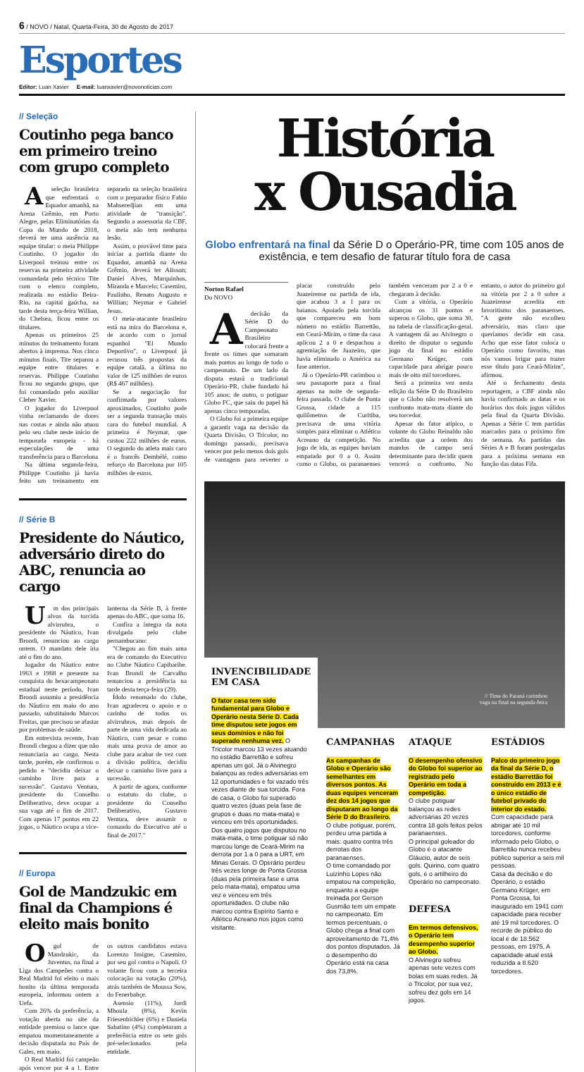6 / NOVO / Natal, Quarta-Feira, 30 de Agosto de 2017
Esportes
Editor: Luan Xavier E-mail: luanxavier@novonoticias.com
// Seleção
Coutinho pega banco em primeiro treino com grupo completo
A seleção brasileira que enfrentará o Equador amanhã, na Arena Grêmio, em Porto Alegre, pelas Eliminatórias da Copa do Mundo de 2018, deverá ter uma ausência na equipe titular: o meia Philippe Coutinho. O jogador do Liverpool treinou entre os reservas na primeira atividade comandada pelo técnico Tite com o elenco completo, realizada no estádio Beira-Rio, na capital gaúcha, na tarde desta terça-feira Willian, do Chelsea, ficou entre os titulares.
Apenas os primeiros 25 minutos do treinamento foram abertos à imprensa. Nos cinco minutos finais, Tite separou a equipe entre titulares e reservas. Philippe Coutinho ficou no segundo grupo, que foi comandado pelo auxiliar Cleber Xavier.
O jogador do Liverpool vinha reclamando de dores nas costas e ainda não atuou pelo seu clube neste início de temporada europeia - há especulações de uma transferência para o Barcelona
Na última segunda-feira, Philippe Coutinho já havia feito um treinamento em separado na seleção brasileira com o preparador físico Fabio Mahseredjian em uma atividade de "transição". Segundo a assessoria da CBF, o meia não tem nenhuma lesão.
Assim, o provável time para iniciar a partida diante do Equador, amanhã na Arena Grêmio, deverá ter Alisson; Daniel Alves, Marquinhos, Miranda e Marcelo; Casemiro, Paulinho, Renato Augusto e Willian; Neymar e Gabriel Jesus.
O meia-atacante brasileiro está na mira do Barcelona e, de acordo com o jornal espanhol "El Mundo Deportivo", o Liverpool já recusou três propostas da equipe catalã, a última no valor de 125 milhões de euros (R$ 467 milhões).
Se a negociação for confirmada por valores aproximados, Coutinho pode ser a segunda transação mais cara do futebol mundial. A primeira é Neymar, que custou 222 milhões de euros. O segundo do atleta mais caro é o francês Dembélé, como reforço do Barcelona por 105 milhões de euros.
// Série B
Presidente do Náutico, adversário direto do ABC, renuncia ao cargo
Um dos principais alvos da torcida alvirrubra, o presidente do Náutico, Ivan Brondi, renunciou ao cargo ontem. O mandato dele iria até o fim do ano.
Jogador do Náutico entre 1963 e 1968 e presente na conquista do hexacampeonato estadual neste período, Ivan Brondi assumiu a presidência do Náutico em maio do ano passado, substituindo Marcos Freitas, que precisou se afastar por problemas de saúde.
Em entrevista recente, Ivan Brondi chegou a dizer que não renunciaria ao cargo. Nesta tarde, porém, ele confirmou o pedido e "decidiu deixar o caminho livre para a sucessão". Gustavo Ventura, presidente do Conselho Deliberativo, deve ocupar a sua vaga até o fim de 2017. Com apenas 17 pontos em 22 jogos, o Náutico ocupa a vice-lanterna da Série B, à frente apenas do ABC, que soma 16.
Confira a íntegra da nota divulgada pelo clube pernambucano:
"Chegou ao fim mais uma era de comando do Executivo no Clube Náutico Capibaribe. Ivan Brondi de Carvalho renunciou a presidência na tarde desta terça-feira (29).
Ídolo renomado do clube, Ivan agradeceu o apoio e o carinho de todos os alvirrubros, mas depois de parte de uma vida dedicada ao Náutico, com pesar e como mais uma prova de amor ao clube para acabar de vez com a divisão política, decidiu deixar o caminho livre para a sucessão.
A partir de agora, conforme o estatuto do clube, o presidente do Conselho Deliberativo, Gustavo Ventura, deve assumir o comando do Executivo até o final de 2017."
// Europa
Gol de Mandzukic em final da Champions é eleito mais bonito
O gol de Mandzukic, da Juventus, na final a Liga dos Campeões contra o Real Madrid foi eleito o mais bonito da última temporada europeia, informou ontem a Uefa.
Com 26% da preferência, a votação aberta no site da entidade premiou o lance que empatou momentaneamente a decisão disputada no País de Gales, em maio.
O Real Madrid foi campeão após vencer por 4 a 1. Entre os outros candidatos estava Lorenzo Insigne, Casemiro, por seu gol contra o Napoli. O volante ficou com a terceira colocação na votação (20%), atrás também de Moussa Sow, do Fenerbahçe.
Asensio (11%), Jordi Mboula (8%), Kevin Friesenbichler (6%) e Daniela Sabatino (4%) completaram a preferência entre os sete gols pré-selecionados pela entidade.
História
x Ousadia
Globo enfrentará na final da Série D o Operário-PR, time com 105 anos de existência, e tem desafio de faturar título fora de casa
Norton Rafael
Do NOVO
A decisão da Série D do Campeonato Brasileiro colocará frente a frente os times que somaram mais pontos ao longo de todo o campeonato. De um lado da disputa estará o tradicional Operário-PR, clube fundado há 105 anos; de outro, o potiguar Globo FC, que saiu do papel há apenas cinco temporadas.
O Globo foi a primeira equipe a garantir vaga na decisão da Quarta Divisão. O Tricolor, no domingo passado, precisava vencer por pelo menos dois gols de vantagem para reverter o placar construído pelo Juazeirense na partida de ida, que acabou 3 a 1 para os baianos. Apoiado pela torcida que compareceu em bom número no estádio Barrettão, em Ceará-Mirim, o time da casa aplicou 2 a 0 e despachou a agremiação de Juazeiro, que havia eliminado o América na fase anterior.
Já o Operário-PR carimbou o seu passaporte para a final apenas na noite de segunda-feira passada. O clube de Ponta Grossa, cidade a 115 quilômetros de Curitiba, precisava de uma vitória simples para eliminar o Atlético Acreano da competição. No jogo de ida, as equipes haviam empatado por 0 a 0. Assim como o Globo, os paranaenses também venceram por 2 a 0 e chegaram à decisão.
Com a vitória, o Operário alcançou os 31 pontos e superou o Globo, que soma 30, na tabela de classificação-geral. A vantagem dá ao Alvinegro o direito de disputar o segundo jogo da final no estádio Germano Krüger, com capacidade para abrigar pouco mais de oito mil torcedores.
Será a primeira vez nesta edição da Série D do Brasileiro que o Globo não resolverá um confronto mata-mata diante do seu torcedor.
Apesar do fator atípico, o volante do Globo Reinaldo não acredita que a ordem dos mandos de campo será determinante para decidir quem vencerá o confronto. No entanto, o autor do primeiro gol na vitória por 2 a 0 sobre a Juazeirense acredita em favoritismo dos paranaenses. "A gente não escolheu adversário, mas claro que queríamos decidir em casa. Acho que esse fator coloca o Operário como favorito, mas nós vamos brigar para trazer esse título para Ceará-Mirim", afirmou.
Até o fechamento desta reportagem, a CBF ainda não havia confirmado as datas e os horários dos dois jogos válidos pela final da Quarta Divisão. Apenas a Série C tem partidas marcados para o próximo fim de semana. As partidas das Séries A e B foram postergadas para a próxima semana em função das datas Fifa.
// Time do Paraná carimbou
vaga na final na segunda-feira
INVENCIBILIDADE EM CASA
O fator casa tem sido fundamental para Globo e Operário nesta Série D. Cada time disputou sete jogos em seus domínios e não foi superado nenhuma vez. O Tricolor marcou 13 vezes atuando no estádio Barrettão e sofreu apenas um gol. Já o Alvinegro balançou as redes adversárias em 12 oportunidades e foi vazado três vezes diante de sua torcida. Fora de casa, o Globo foi superado quatro vezes (duas pela fase de grupos e duas no mata-mata) e venceu em três oportunidades. Dos quatro jogos que disputou no mata-mata, o time potiguar só não marcou longe de Ceará-Mirim na derrota por 1 a 0 para a URT, em Minas Gerais. O Operário perdeu três vezes longe de Ponta Grossa (duas pela primeira fase e uma pelo mata-mata), empatou uma vez e venceu em três oportunidades. O clube não marcou contra Espírito Santo e Atlético Acreano nos jogos como visitante.
CAMPANHAS
As campanhas de Globo e Operário são semelhantes em diversos pontos. As duas equipes venceram dez dos 14 jogos que disputaram ao longo da Série D do Brasileiro.
O clube potiguar, porém, perdeu uma partida a mais: quatro contra três derrotas dos paranaenses.
O time comandado por Luizinho Lopes não empatou na competição, enquanto a equipe treinada por Gerson Gusmão tem um empate no campeonato. Em termos percentuais, o Globo chega a final com aproveitamento de 71,4% dos pontos disputados. Já o desempenho do Operário está na casa dos 73,8%.
ATAQUE
O desempenho ofensivo do Globo foi superior ao registrado pelo Operário em toda a competição.
O clube potiguar balançou as redes adversárias 20 vezes contra 18 gols feitos pelos paranaenses.
O principal goleador do Globo é o atacante Gláucio, autor de seis gols. Quirino, com quatro gols, é o artilheiro do Operário no campeonato.
DEFESA
Em termos defensivos, o Operário tem desempenho superior ao Globo.
O Alvinegro sofreu apenas sete vezes com bolas em suas redes. Já o Tricolor, por sua vez, sofreu dez gols em 14 jogos.
ESTÁDIOS
Palco do primeiro jogo da final da Série D, o estádio Barrettão foi construído em 2013 e é o único estádio de futebol privado do interior do estado.
Com capacidade para abrigar até 10 mil torcedores, conforme informado pelo Globo, o Barrettão nunca recebeu público superior a seis mil pessoas.
Casa da decisão e do Operário, o estádio Germano Krüger, em Ponta Grossa, foi inaugurado em 1941 com capacidade para receber até 19 mil torcedores. O recorde de público do local é de 18.562 pessoas, em 1975. A capacidade atual está reduzida a 8.620 torcedores.